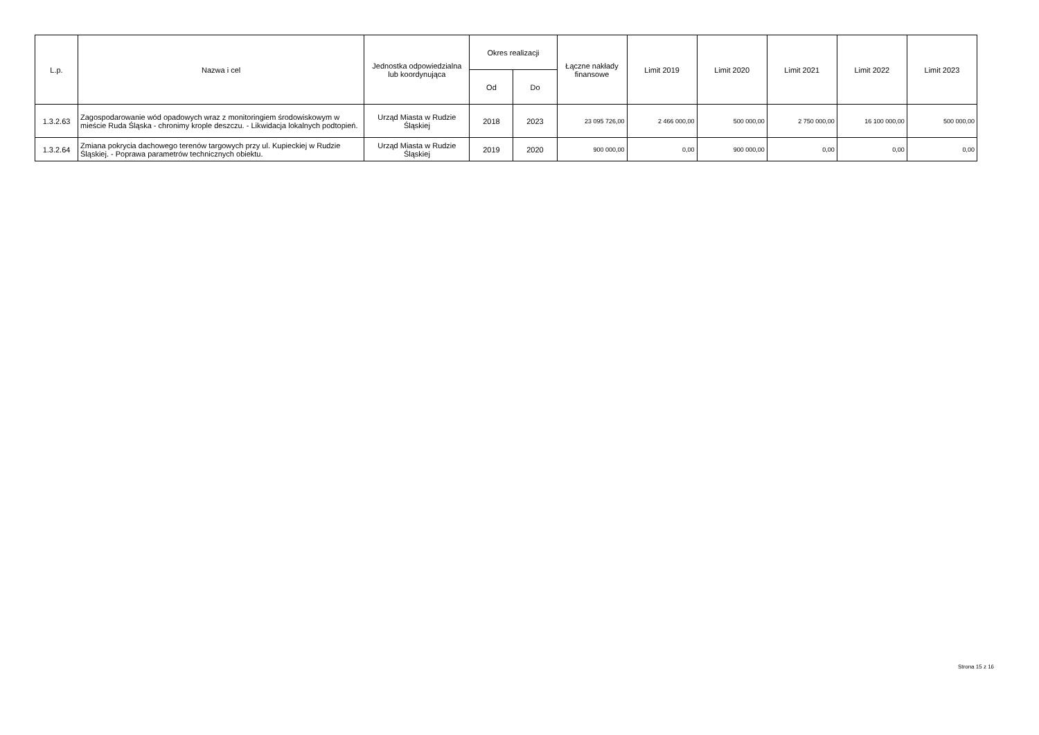| L.p. | Nazwa i cel | Jednostka odpowiedzialna lub koordynująca | Okres realizacji | | Łączne nakłady finansowe | Limit 2019 | Limit 2020 | Limit 2021 | Limit 2022 | Limit 2023 |
| --- | --- | --- | --- | --- | --- | --- | --- | --- | --- | --- |
| | | | Od | Do | | | | | | |
| 1.3.2.63 | Zagospodarowanie wód opadowych wraz z monitoringiem środowiskowym w mieście Ruda Śląska - chronimy krople deszczu. - Likwidacja lokalnych podtopień. | Urząd Miasta w Rudzie Śląskiej | 2018 | 2023 | 23 095 726,00 | 2 466 000,00 | 500 000,00 | 2 750 000,00 | 16 100 000,00 | 500 000,00 |
| 1.3.2.64 | Zmiana pokrycia dachowego terenów targowych przy ul. Kupieckiej w Rudzie Śląskiej. - Poprawa parametrów technicznych obiektu. | Urząd Miasta w Rudzie Śląskiej | 2019 | 2020 | 900 000,00 | 0,00 | 900 000,00 | 0,00 | 0,00 | 0,00 |
Strona 15 z 16